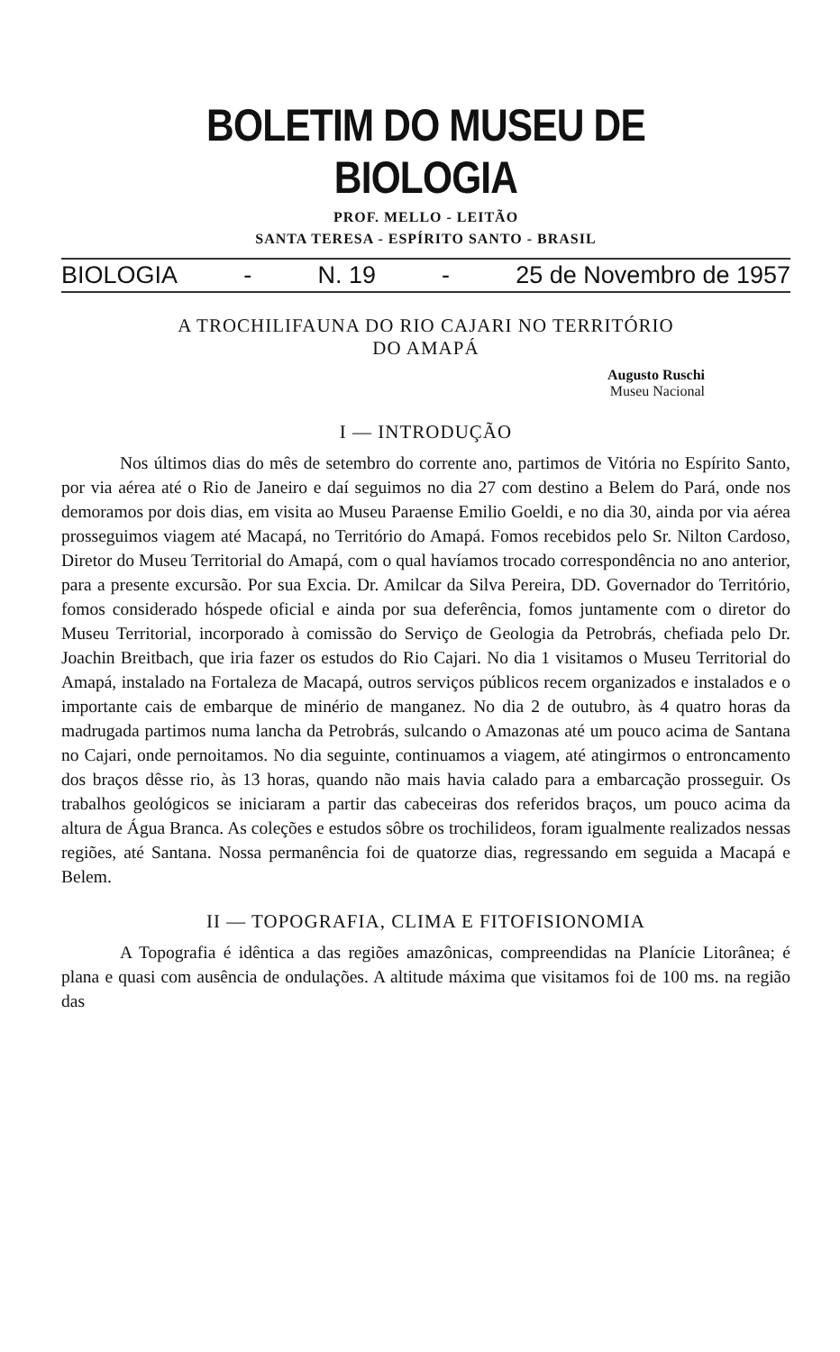BOLETIM DO MUSEU DE BIOLOGIA
PROF. MELLO - LEITÃO
SANTA TERESA - ESPÍRITO SANTO - BRASIL
BIOLOGIA - N. 19 - 25 de Novembro de 1957
A TROCHILIFAUNA DO RIO CAJARI NO TERRITÓRIO
DO AMAPÁ
Augusto Ruschi
Museu Nacional
I — INTRODUÇÃO
Nos últimos dias do mês de setembro do corrente ano, partimos de Vitória no Espírito Santo, por via aérea até o Rio de Janeiro e daí seguimos no dia 27 com destino a Belem do Pará, onde nos demoramos por dois dias, em visita ao Museu Paraense Emilio Goeldi, e no dia 30, ainda por via aérea prosseguimos viagem até Macapá, no Território do Amapá. Fomos recebidos pelo Sr. Nilton Cardoso, Diretor do Museu Territorial do Amapá, com o qual havíamos trocado correspondência no ano anterior, para a presente excursão. Por sua Excia. Dr. Amilcar da Silva Pereira, DD. Governador do Território, fomos considerado hóspede oficial e ainda por sua deferência, fomos juntamente com o diretor do Museu Territorial, incorporado à comissão do Serviço de Geologia da Petrobrás, chefiada pelo Dr. Joachin Breitbach, que iria fazer os estudos do Rio Cajari. No dia 1 visitamos o Museu Territorial do Amapá, instalado na Fortaleza de Macapá, outros serviços públicos recem organizados e instalados e o importante cais de embarque de minério de manganez. No dia 2 de outubro, às 4 quatro horas da madrugada partimos numa lancha da Petrobrás, sulcando o Amazonas até um pouco acima de Santana no Cajari, onde pernoitamos. No dia seguinte, continuamos a viagem, até atingirmos o entroncamento dos braços dêsse rio, às 13 horas, quando não mais havia calado para a embarcação prosseguir. Os trabalhos geológicos se iniciaram a partir das cabeceiras dos referidos braços, um pouco acima da altura de Água Branca. As coleções e estudos sôbre os trochilideos, foram igualmente realizados nessas regiões, até Santana. Nossa permanência foi de quatorze dias, regressando em seguida a Macapá e Belem.
II — TOPOGRAFIA, CLIMA E FITOFISIONOMIA
A Topografia é idêntica a das regiões amazônicas, compreendidas na Planície Litorânea; é plana e quasi com ausência de ondulações. A altitude máxima que visitamos foi de 100 ms. na região das